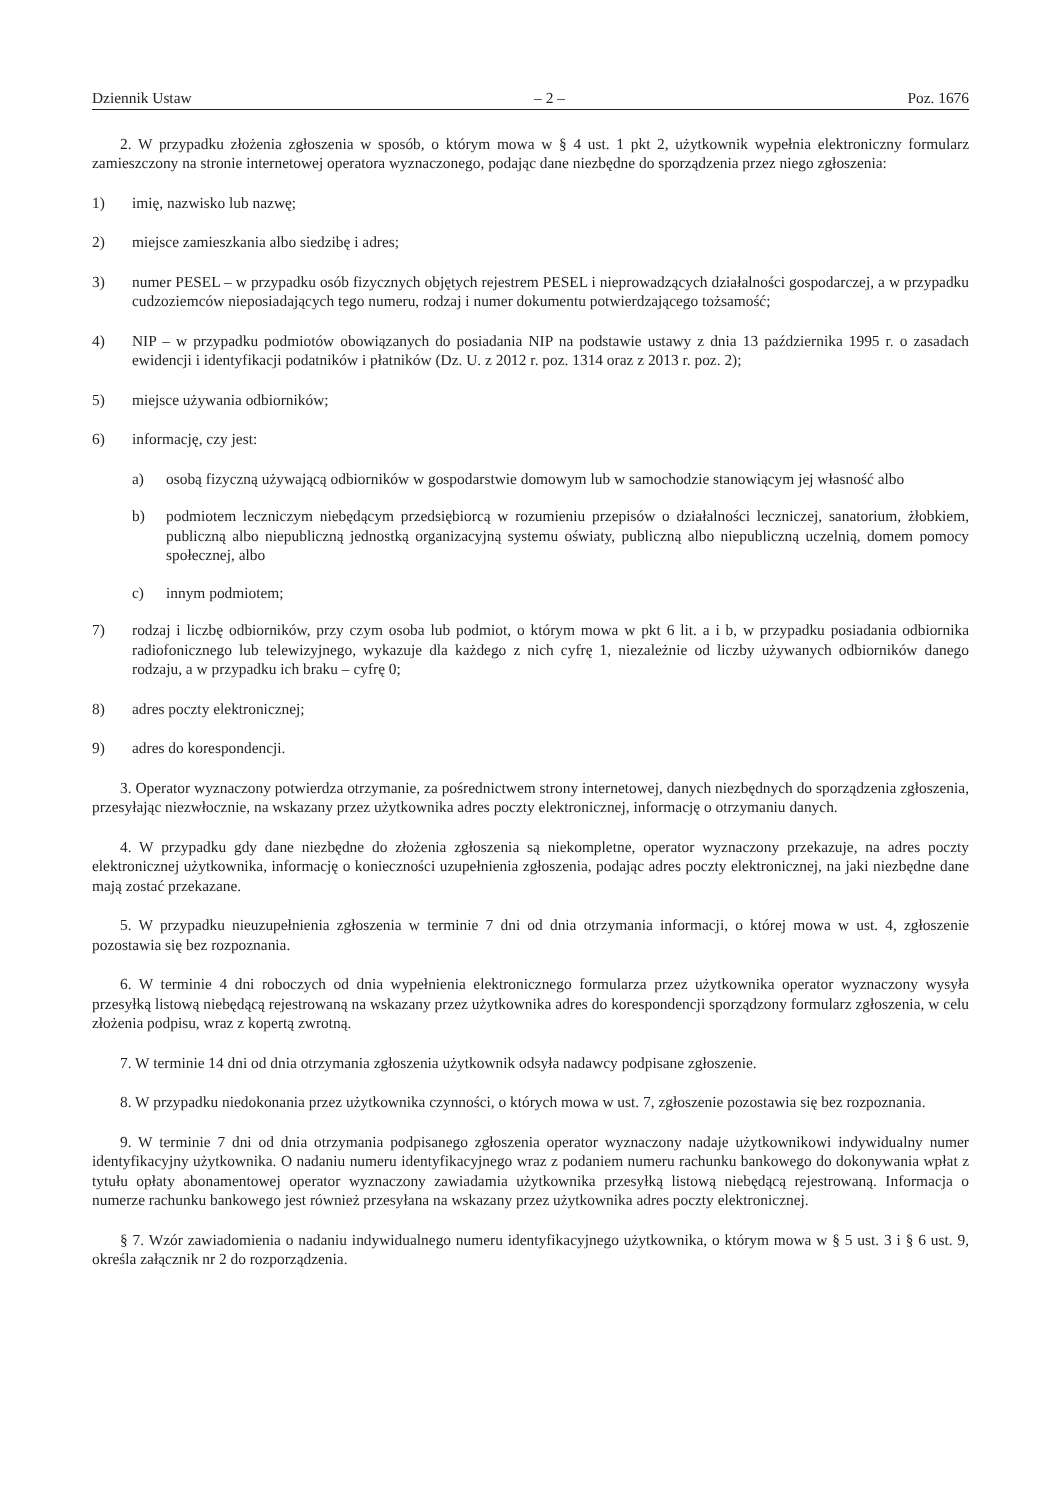Dziennik Ustaw – 2 – Poz. 1676
2. W przypadku złożenia zgłoszenia w sposób, o którym mowa w § 4 ust. 1 pkt 2, użytkownik wypełnia elektroniczny formularz zamieszczony na stronie internetowej operatora wyznaczonego, podając dane niezbędne do sporządzenia przez niego zgłoszenia:
1) imię, nazwisko lub nazwę;
2) miejsce zamieszkania albo siedzibę i adres;
3) numer PESEL – w przypadku osób fizycznych objętych rejestrem PESEL i nieprowadzących działalności gospodarczej, a w przypadku cudzoziemców nieposiadających tego numeru, rodzaj i numer dokumentu potwierdzającego tożsamość;
4) NIP – w przypadku podmiotów obowiązanych do posiadania NIP na podstawie ustawy z dnia 13 października 1995 r. o zasadach ewidencji i identyfikacji podatników i płatników (Dz. U. z 2012 r. poz. 1314 oraz z 2013 r. poz. 2);
5) miejsce używania odbiorników;
6) informację, czy jest:
a) osobą fizyczną używającą odbiorników w gospodarstwie domowym lub w samochodzie stanowiącym jej własność albo
b) podmiotem leczniczym niebędącym przedsiębiorcą w rozumieniu przepisów o działalności leczniczej, sanatorium, żłobkiem, publiczną albo niepubliczną jednostką organizacyjną systemu oświaty, publiczną albo niepubliczną uczelnią, domem pomocy społecznej, albo
c) innym podmiotem;
7) rodzaj i liczbę odbiorników, przy czym osoba lub podmiot, o którym mowa w pkt 6 lit. a i b, w przypadku posiadania odbiornika radiofonicznego lub telewizyjnego, wykazuje dla każdego z nich cyfrę 1, niezależnie od liczby używanych odbiorników danego rodzaju, a w przypadku ich braku – cyfrę 0;
8) adres poczty elektronicznej;
9) adres do korespondencji.
3. Operator wyznaczony potwierdza otrzymanie, za pośrednictwem strony internetowej, danych niezbędnych do sporządzenia zgłoszenia, przesyłając niezwłocznie, na wskazany przez użytkownika adres poczty elektronicznej, informację o otrzymaniu danych.
4. W przypadku gdy dane niezbędne do złożenia zgłoszenia są niekompletne, operator wyznaczony przekazuje, na adres poczty elektronicznej użytkownika, informację o konieczności uzupełnienia zgłoszenia, podając adres poczty elektronicznej, na jaki niezbędne dane mają zostać przekazane.
5. W przypadku nieuzupełnienia zgłoszenia w terminie 7 dni od dnia otrzymania informacji, o której mowa w ust. 4, zgłoszenie pozostawia się bez rozpoznania.
6. W terminie 4 dni roboczych od dnia wypełnienia elektronicznego formularza przez użytkownika operator wyznaczony wysyła przesyłką listową niebędącą rejestrowaną na wskazany przez użytkownika adres do korespondencji sporządzony formularz zgłoszenia, w celu złożenia podpisu, wraz z kopertą zwrotną.
7. W terminie 14 dni od dnia otrzymania zgłoszenia użytkownik odsyła nadawcy podpisane zgłoszenie.
8. W przypadku niedokonania przez użytkownika czynności, o których mowa w ust. 7, zgłoszenie pozostawia się bez rozpoznania.
9. W terminie 7 dni od dnia otrzymania podpisanego zgłoszenia operator wyznaczony nadaje użytkownikowi indywidualny numer identyfikacyjny użytkownika. O nadaniu numeru identyfikacyjnego wraz z podaniem numeru rachunku bankowego do dokonywania wpłat z tytułu opłaty abonamentowej operator wyznaczony zawiadamia użytkownika przesyłką listową niebędącą rejestrowaną. Informacja o numerze rachunku bankowego jest również przesyłana na wskazany przez użytkownika adres poczty elektronicznej.
§ 7. Wzór zawiadomienia o nadaniu indywidualnego numeru identyfikacyjnego użytkownika, o którym mowa w § 5 ust. 3 i § 6 ust. 9, określa załącznik nr 2 do rozporządzenia.